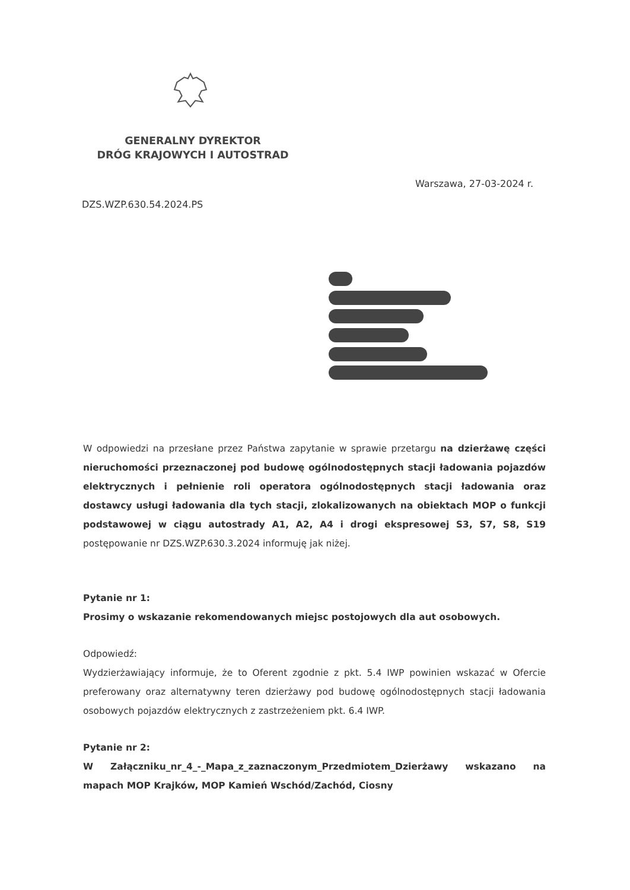GENERALNY DYREKTOR
DRÓG KRAJOWYCH I AUTOSTRAD
Warszawa, 27-03-2024 r.
DZS.WZP.630.54.2024.PS
W odpowiedzi na przesłane przez Państwa zapytanie w sprawie przetargu na dzierżawę części nieruchomości przeznaczonej pod budowę ogólnodostępnych stacji ładowania pojazdów elektrycznych i pełnienie roli operatora ogólnodostępnych stacji ładowania oraz dostawcy usługi ładowania dla tych stacji, zlokalizowanych na obiektach MOP o funkcji podstawowej w ciągu autostrady A1, A2, A4 i drogi ekspresowej S3, S7, S8, S19 postępowanie nr DZS.WZP.630.3.2024 informuję jak niżej.
Pytanie nr 1:
Prosimy o wskazanie rekomendowanych miejsc postojowych dla aut osobowych.
Odpowiedź:
Wydzierżawiający informuje, że to Oferent zgodnie z pkt. 5.4 IWP powinien wskazać w Ofercie preferowany oraz alternatywny teren dzierżawy pod budowę ogólnodostępnych stacji ładowania osobowych pojazdów elektrycznych z zastrzeżeniem pkt. 6.4 IWP.
Pytanie nr 2:
W Załączniku_nr_4_-_Mapa_z_zaznaczonym_Przedmiotem_Dzierżawy wskazano na mapach MOP Krajków, MOP Kamień Wschód/Zachód, Ciosny